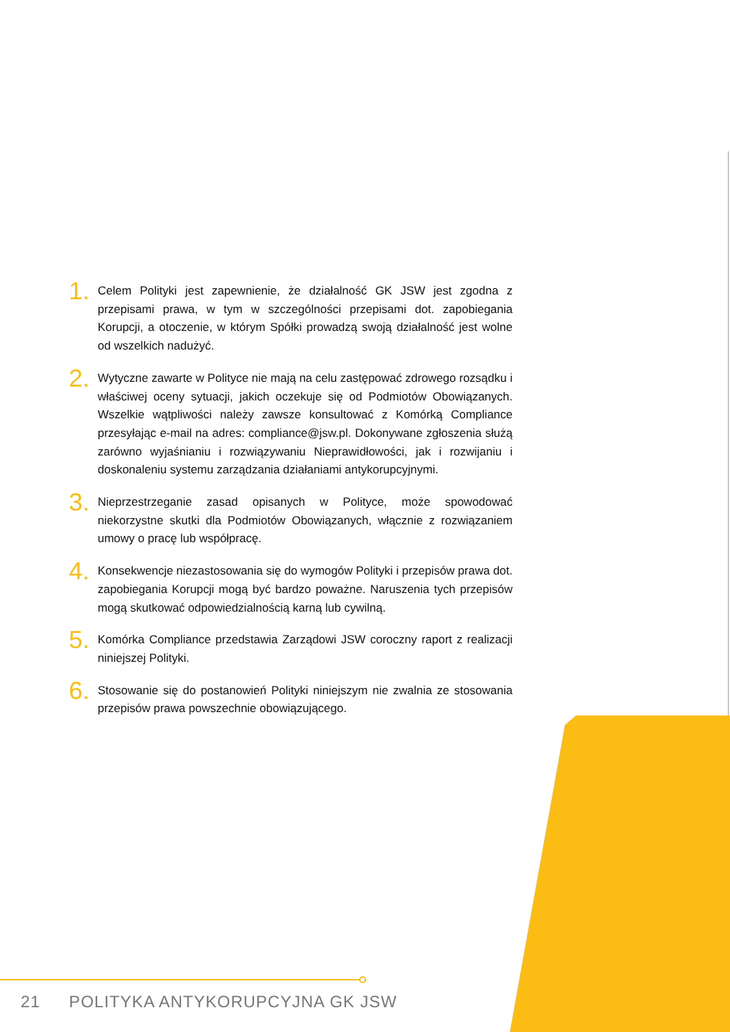1.
Celem Polityki jest zapewnienie, że działalność GK JSW jest zgodna z przepisami prawa, w tym w szczególności przepisami dot. zapobiegania Korupcji, a otoczenie, w którym Spółki prowadzą swoją działalność jest wolne od wszelkich nadużyć.
2.
Wytyczne zawarte w Polityce nie mają na celu zastępować zdrowego rozsądku i właściwej oceny sytuacji, jakich oczekuje się od Podmiotów Obowiązanych. Wszelkie wątpliwości należy zawsze konsultować z Komórką Compliance przesyłając e-mail na adres: compliance@jsw.pl. Dokonywane zgłoszenia służą zarówno wyjaśnianiu i rozwiązywaniu Nieprawidłowości, jak i rozwijaniu i doskonaleniu systemu zarządzania działaniami antykorupcyjnymi.
3.
Nieprzestrzeganie zasad opisanych w Polityce, może spowodować niekorzystne skutki dla Podmiotów Obowiązanych, włącznie z rozwiązaniem umowy o pracę lub współpracę.
4.
Konsekwencje niezastosowania się do wymogów Polityki i przepisów prawa dot. zapobiegania Korupcji mogą być bardzo poważne. Naruszenia tych przepisów mogą skutkować odpowiedzialnością karną lub cywilną.
5.
Komórka Compliance przedstawia Zarządowi JSW coroczny raport z realizacji niniejszej Polityki.
6.
Stosowanie się do postanowień Polityki niniejszym nie zwalnia ze stosowania przepisów prawa powszechnie obowiązującego.
21 POLITYKA ANTYKORUPCYJNA GK JSW